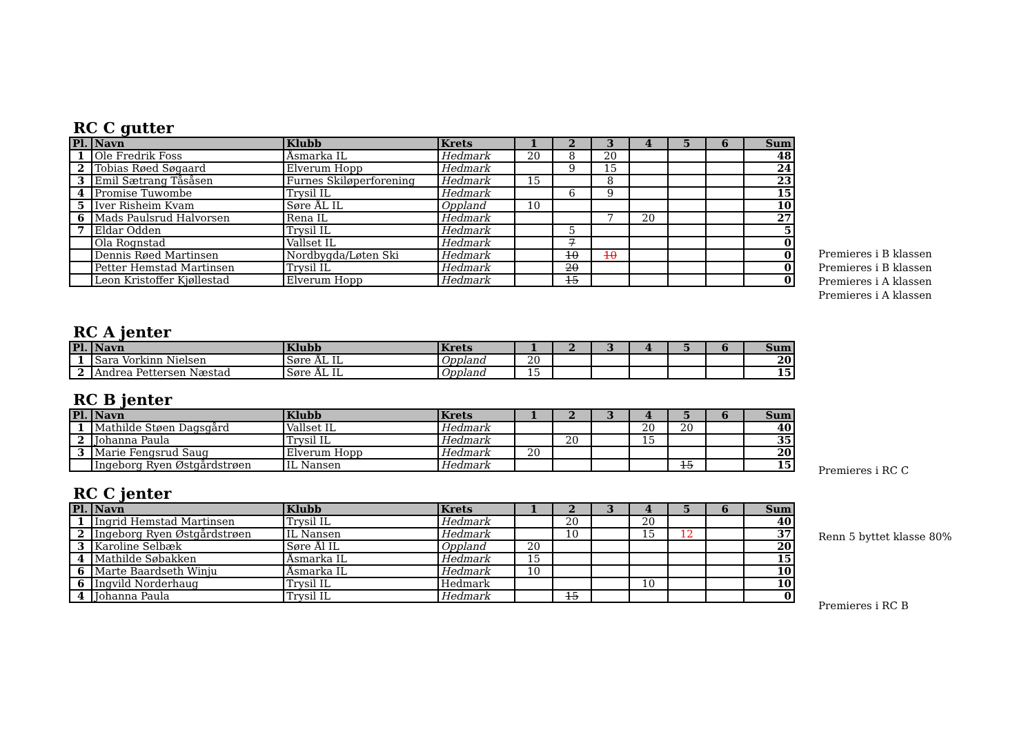RC C gutter
| Pl. | Navn | Klubb | Krets | 1 | 2 | 3 | 4 | 5 | 6 | Sum |
| --- | --- | --- | --- | --- | --- | --- | --- | --- | --- | --- |
| 1 | Ole Fredrik Foss | Åsmarka IL | Hedmark | 20 | 8 | 20 | | | | 48 |
| 2 | Tobias Røed Søgaard | Elverum Hopp | Hedmark | | 9 | 15 | | | | 24 |
| 3 | Emil Sætrang Tåsåsen | Furnes Skiløperforening | Hedmark | 15 | | 8 | | | | 23 |
| 4 | Promise Tuwombe | Trysil IL | Hedmark | | 6 | 9 | | | | 15 |
| 5 | Iver Risheim Kvam | Søre ÅL IL | Oppland | 10 | | | | | | 10 |
| 6 | Mads Paulsrud Halvorsen | Rena IL | Hedmark | | | 7 | 20 | | | 27 |
| 7 | Eldar Odden | Trysil IL | Hedmark | | 5 | | | | | 5 |
| | Ola Rognstad | Vallset IL | Hedmark | | 7 | | | | | 0 |
| | Dennis Røed Martinsen | Nordbygda/Løten Ski | Hedmark | | 10 | 10 | | | | 0 |
| | Petter Hemstad Martinsen | Trysil IL | Hedmark | | 20 | | | | | 0 |
| | Leon Kristoffer Kjøllestad | Elverum Hopp | Hedmark | | 15 | | | | | 0 |
Premieres i B klassen
Premieres i B klassen
Premieres i A klassen
Premieres i A klassen
RC A jenter
| Pl. | Navn | Klubb | Krets | 1 | 2 | 3 | 4 | 5 | 6 | Sum |
| --- | --- | --- | --- | --- | --- | --- | --- | --- | --- | --- |
| 1 | Sara Vorkinn Nielsen | Søre ÅL IL | Oppland | 20 | | | | | | 20 |
| 2 | Andrea Pettersen Næstad | Søre ÅL IL | Oppland | 15 | | | | | | 15 |
RC B jenter
| Pl. | Navn | Klubb | Krets | 1 | 2 | 3 | 4 | 5 | 6 | Sum |
| --- | --- | --- | --- | --- | --- | --- | --- | --- | --- | --- |
| 1 | Mathilde Støen Dagsgård | Vallset IL | Hedmark | | | | 20 | 20 | | 40 |
| 2 | Johanna Paula | Trysil IL | Hedmark | | 20 | | 15 | | | 35 |
| 3 | Marie Fengsrud Saug | Elverum Hopp | Hedmark | 20 | | | | | | 20 |
| | Ingeborg Ryen Østgårdstrøen | IL Nansen | Hedmark | | | | | 15 | | 15 |
Premieres i RC C
RC C jenter
| Pl. | Navn | Klubb | Krets | 1 | 2 | 3 | 4 | 5 | 6 | Sum |
| --- | --- | --- | --- | --- | --- | --- | --- | --- | --- | --- |
| 1 | Ingrid Hemstad Martinsen | Trysil IL | Hedmark | | 20 | | 20 | | | 40 |
| 2 | Ingeborg Ryen Østgårdstrøen | IL Nansen | Hedmark | | 10 | | 15 | 12 | | 37 |
| 3 | Karoline Selbæk | Søre Ål IL | Oppland | 20 | | | | | | 20 |
| 4 | Mathilde Søbakken | Åsmarka IL | Hedmark | 15 | | | | | | 15 |
| 6 | Marte Baardseth Winju | Åsmarka IL | Hedmark | 10 | | | | | | 10 |
| 6 | Ingvild Norderhaug | Trysil IL | Hedmark | | | | 10 | | | 10 |
| 4 | Johanna Paula | Trysil IL | Hedmark | | 15 | | | | | 0 |
Renn 5 byttet klasse 80%
Premieres i RC B